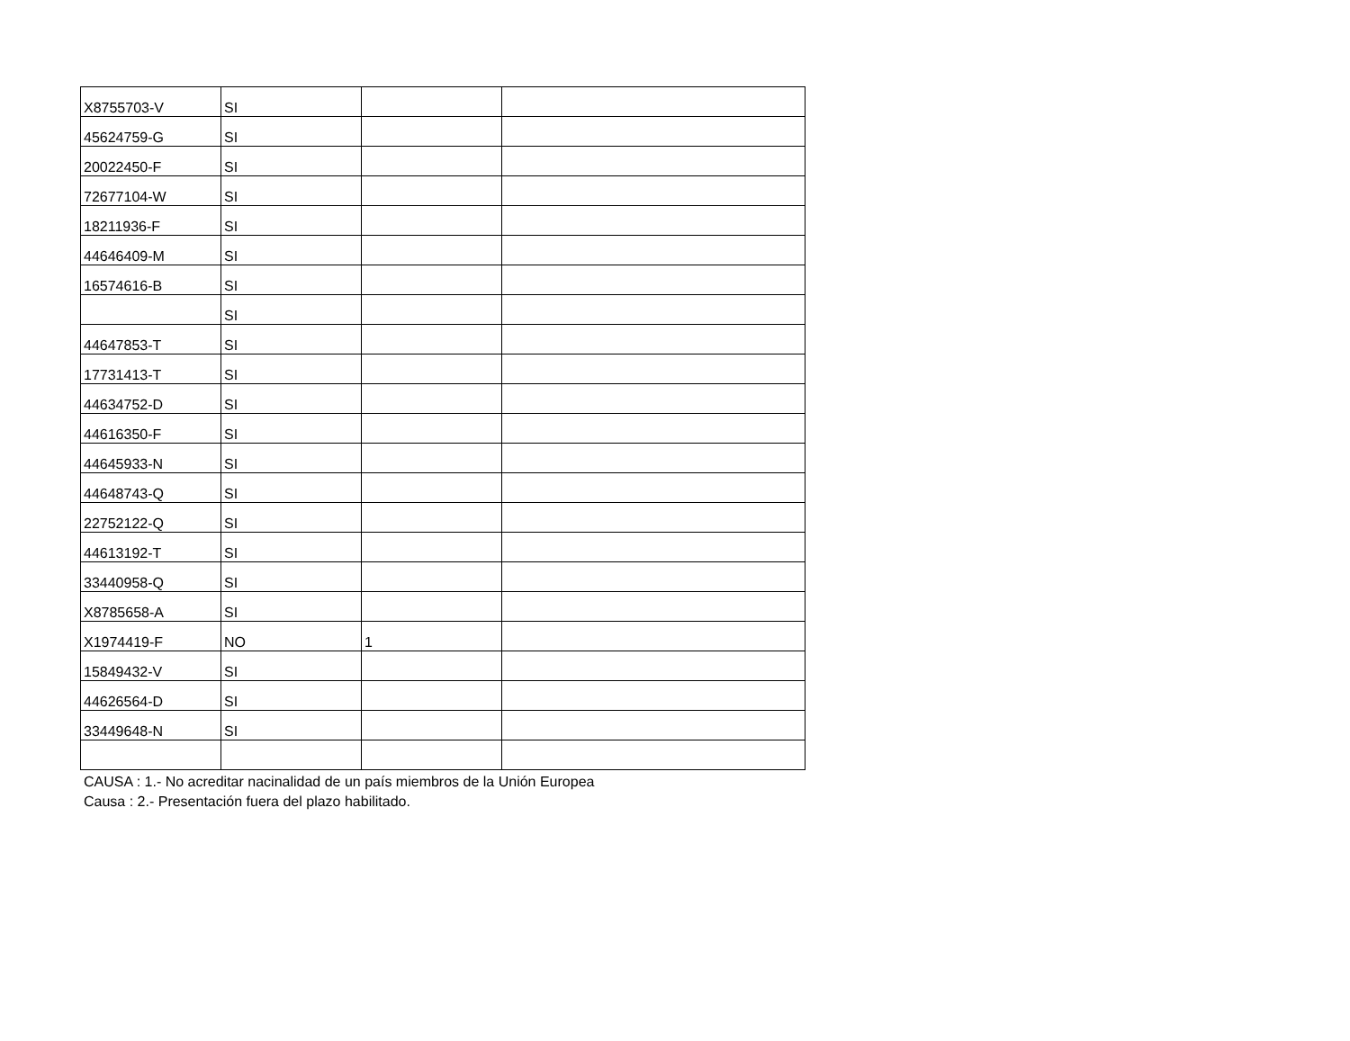| X8755703-V | SI | | |
| 45624759-G | SI | | |
| 20022450-F | SI | | |
| 72677104-W | SI | | |
| 18211936-F | SI | | |
| 44646409-M | SI | | |
| 16574616-B | SI | | |
| | SI | | |
| 44647853-T | SI | | |
| 17731413-T | SI | | |
| 44634752-D | SI | | |
| 44616350-F | SI | | |
| 44645933-N | SI | | |
| 44648743-Q | SI | | |
| 22752122-Q | SI | | |
| 44613192-T | SI | | |
| 33440958-Q | SI | | |
| X8785658-A | SI | | |
| X1974419-F | NO | 1 | |
| 15849432-V | SI | | |
| 44626564-D | SI | | |
| 33449648-N | SI | | |
CAUSA : 1.- No acreditar nacinalidad de un país miembros de la Unión Europea
Causa : 2.- Presentación fuera del plazo habilitado.